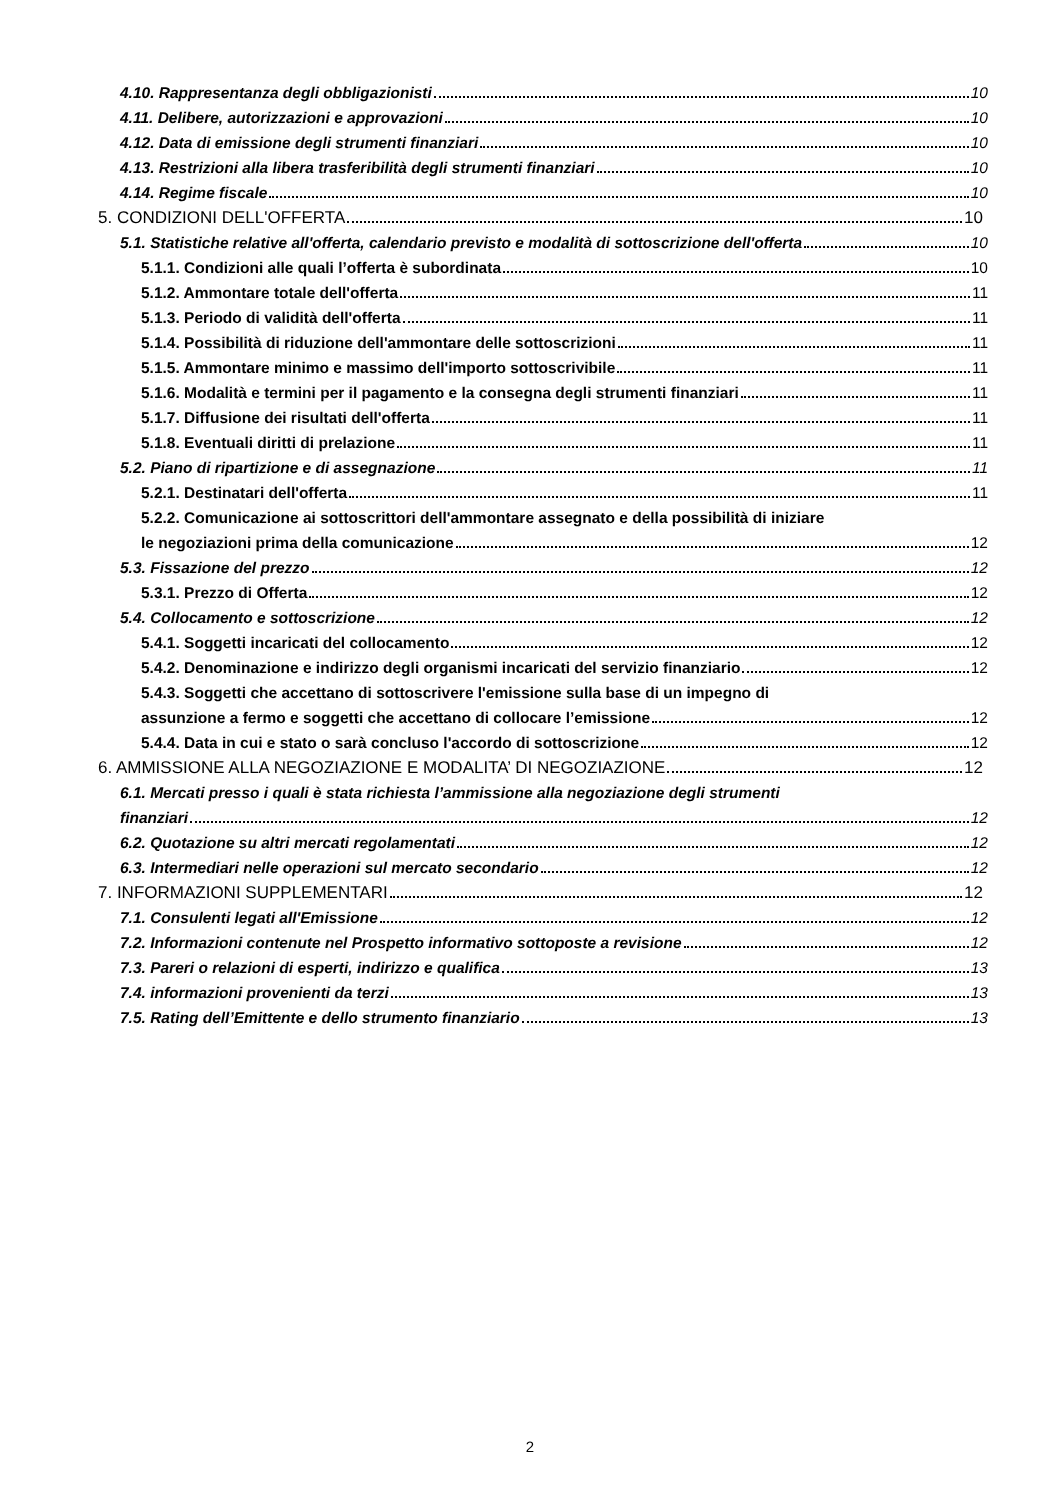4.10. Rappresentanza degli obbligazionisti 10
4.11. Delibere, autorizzazioni e approvazioni 10
4.12. Data di emissione degli strumenti finanziari 10
4.13. Restrizioni alla libera trasferibilità degli strumenti finanziari 10
4.14. Regime fiscale 10
5. CONDIZIONI DELL'OFFERTA 10
5.1. Statistiche relative all'offerta, calendario previsto e modalità di sottoscrizione dell'offerta 10
5.1.1. Condizioni alle quali l’offerta è subordinata 10
5.1.2. Ammontare totale dell'offerta 11
5.1.3. Periodo di validità dell'offerta 11
5.1.4. Possibilità di riduzione dell'ammontare delle sottoscrizioni 11
5.1.5. Ammontare minimo e massimo dell'importo sottoscrivibile 11
5.1.6. Modalità e termini per il pagamento e la consegna degli strumenti finanziari 11
5.1.7. Diffusione dei risultati dell'offerta 11
5.1.8. Eventuali diritti di prelazione 11
5.2. Piano di ripartizione e di assegnazione 11
5.2.1. Destinatari dell'offerta 11
5.2.2. Comunicazione ai sottoscrittori dell'ammontare assegnato e della possibilità di iniziare
le negoziazioni prima della comunicazione 12
5.3. Fissazione del prezzo 12
5.3.1. Prezzo di Offerta 12
5.4. Collocamento e sottoscrizione 12
5.4.1. Soggetti incaricati del collocamento 12
5.4.2. Denominazione e indirizzo degli organismi incaricati del servizio finanziario 12
5.4.3. Soggetti che accettano di sottoscrivere l'emissione sulla base di un impegno di
assunzione a fermo e soggetti che accettano di collocare l’emissione 12
5.4.4. Data in cui e stato o sarà concluso l'accordo di sottoscrizione 12
6. AMMISSIONE ALLA NEGOZIAZIONE E MODALITA’ DI NEGOZIAZIONE 12
6.1. Mercati presso i quali è stata richiesta l’ammissione alla negoziazione degli strumenti
finanziari 12
6.2. Quotazione su altri mercati regolamentati 12
6.3. Intermediari nelle operazioni sul mercato secondario 12
7. INFORMAZIONI SUPPLEMENTARI 12
7.1. Consulenti legati all'Emissione 12
7.2. Informazioni contenute nel Prospetto informativo sottoposte a revisione 12
7.3. Pareri o relazioni di esperti, indirizzo e qualifica 13
7.4. informazioni provenienti da terzi 13
7.5. Rating dell’Emittente e dello strumento finanziario 13
2